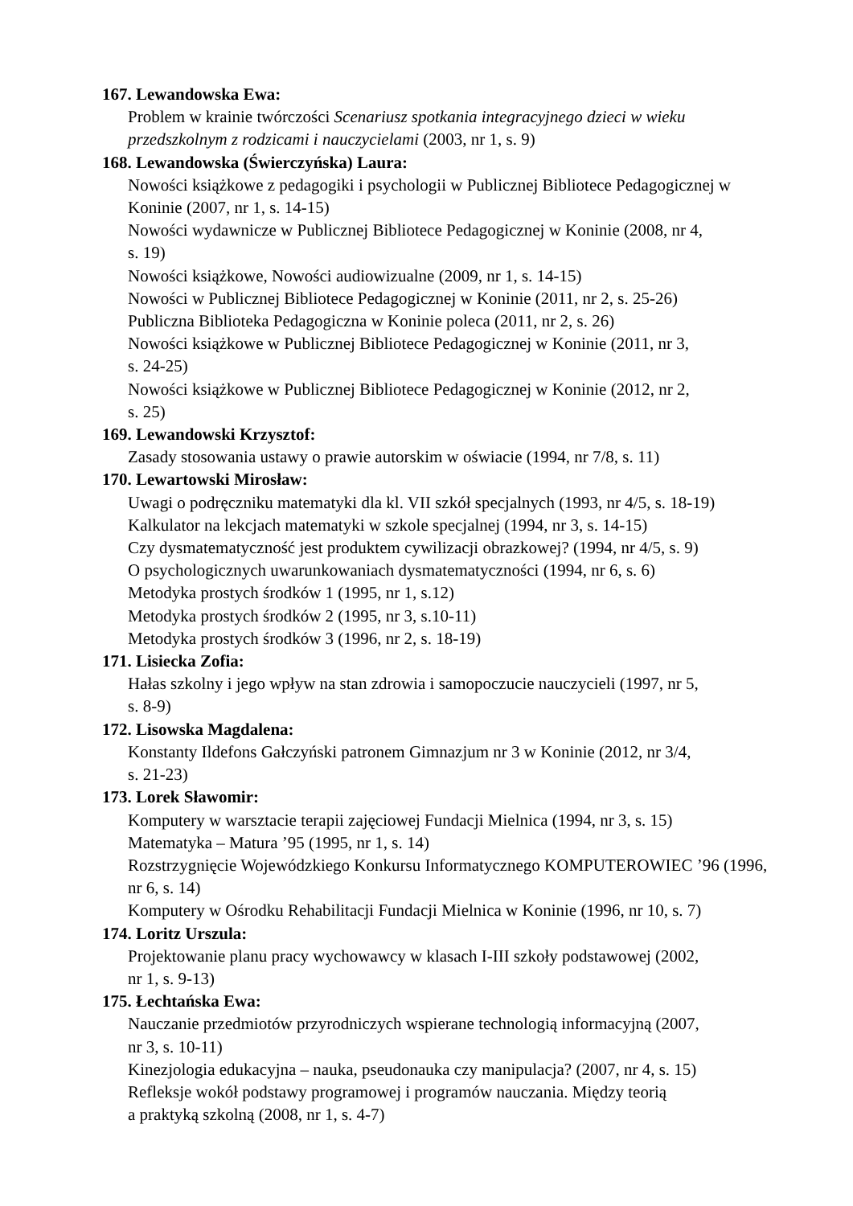167. Lewandowska Ewa:
Problem w krainie twórczości Scenariusz spotkania integracyjnego dzieci w wieku przedszkolnym z rodzicami i nauczycielami (2003, nr 1, s. 9)
168. Lewandowska (Świerczyńska) Laura:
Nowości książkowe z pedagogiki i psychologii w Publicznej Bibliotece Pedagogicznej w Koninie (2007, nr 1, s. 14-15)
Nowości wydawnicze w Publicznej Bibliotece Pedagogicznej w Koninie (2008, nr 4,
s. 19)
Nowości książkowe, Nowości audiowizualne (2009, nr 1, s. 14-15)
Nowości w Publicznej Bibliotece Pedagogicznej w Koninie (2011, nr 2, s. 25-26)
Publiczna Biblioteka Pedagogiczna w Koninie poleca (2011, nr 2, s. 26)
Nowości książkowe w Publicznej Bibliotece Pedagogicznej w Koninie (2011, nr 3,
s. 24-25)
Nowości książkowe w Publicznej Bibliotece Pedagogicznej w Koninie (2012, nr 2,
s. 25)
169. Lewandowski Krzysztof:
Zasady stosowania ustawy o prawie autorskim w oświacie (1994, nr 7/8, s. 11)
170. Lewartowski Mirosław:
Uwagi o podręczniku matematyki dla kl. VII szkół specjalnych (1993, nr 4/5, s. 18-19)
Kalkulator na lekcjach matematyki w szkole specjalnej (1994, nr 3, s. 14-15)
Czy dysmatematyczność jest produktem cywilizacji obrazkowej? (1994, nr 4/5, s. 9)
O psychologicznych uwarunkowaniach dysmatematyczności (1994, nr 6, s. 6)
Metodyka prostych środków 1 (1995, nr 1, s.12)
Metodyka prostych środków 2 (1995, nr 3, s.10-11)
Metodyka prostych środków 3 (1996, nr 2, s. 18-19)
171. Lisiecka Zofia:
Hałas szkolny i jego wpływ na stan zdrowia i samopoczucie nauczycieli (1997, nr 5,
s. 8-9)
172. Lisowska Magdalena:
Konstanty Ildefons Gałczyński patronem Gimnazjum nr 3 w Koninie (2012, nr 3/4,
s. 21-23)
173. Lorek Sławomir:
Komputery w warsztacie terapii zajęciowej Fundacji Mielnica (1994, nr 3, s. 15)
Matematyka – Matura ’95 (1995, nr 1, s. 14)
Rozstrzygnięcie Wojewódzkiego Konkursu Informatycznego KOMPUTEROWIEC ’96 (1996, nr 6, s. 14)
Komputery w Ośrodku Rehabilitacji Fundacji Mielnica w Koninie (1996, nr 10, s. 7)
174. Loritz Urszula:
Projektowanie planu pracy wychowawcy w klasach I-III szkoły podstawowej (2002,
nr 1, s. 9-13)
175. Łechtańska Ewa:
Nauczanie przedmiotów przyrodniczych wspierane technologią informacyjną (2007,
nr 3, s. 10-11)
Kinezjologia edukacyjna – nauka, pseudonauka czy manipulacja? (2007, nr 4, s. 15)
Refleksje wokół podstawy programowej i programów nauczania. Między teorią
a praktyką szkolną (2008, nr 1, s. 4-7)